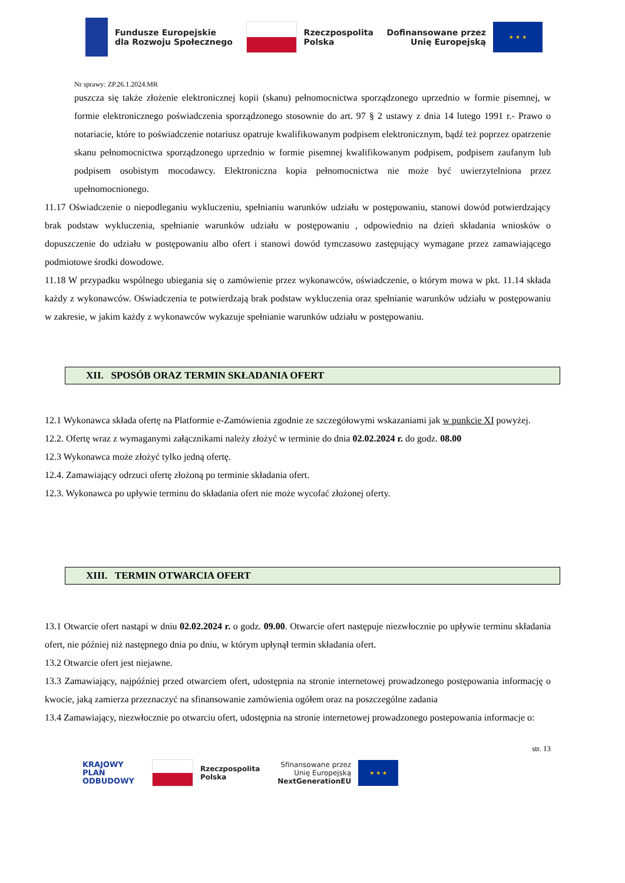Fundusze Europejskie
dla Rozwoju Społecznego
Rzeczpospolita
Polska
Dofinansowane przez
Unię Europejską
★ ★ ★
Nr sprawy: ZP.26.1.2024.MR
puszcza się także złożenie elektronicznej kopii (skanu) pełnomocnictwa sporządzonego uprzednio w formie pisemnej, w formie elektronicznego poświadczenia sporządzonego stosownie do art. 97 § 2 ustawy z dnia 14 lutego 1991 r.- Prawo o notariacie, które to poświadczenie notariusz opatruje kwalifikowanym podpisem elektronicznym, bądź też poprzez opatrzenie skanu pełnomocnictwa sporządzonego uprzednio w formie pisemnej kwalifikowanym podpisem, podpisem zaufanym lub podpisem osobistym mocodawcy. Elektroniczna kopia pełnomocnictwa nie może być uwierzytelniona przez upełnomocnionego.
11.17 Oświadczenie o niepodleganiu wykluczeniu, spełnianiu warunków udziału w postępowaniu, stanowi dowód potwierdzający brak podstaw wykluczenia, spełnianie warunków udziału w postępowaniu , odpowiednio na dzień składania wniosków o dopuszczenie do udziału w postępowaniu albo ofert i stanowi dowód tymczasowo zastępujący wymagane przez zamawiającego podmiotowe środki dowodowe.
11.18 W przypadku wspólnego ubiegania się o zamówienie przez wykonawców, oświadczenie, o którym mowa w pkt. 11.14 składa każdy z wykonawców. Oświadczenia te potwierdzają brak podstaw wykluczenia oraz spełnianie warunków udziału w postępowaniu w zakresie, w jakim każdy z wykonawców wykazuje spełnianie warunków udziału w postępowaniu.
XII. SPOSÓB ORAZ TERMIN SKŁADANIA OFERT
12.1 Wykonawca składa ofertę na Platformie e-Zamówienia zgodnie ze szczegółowymi wskazaniami jak w punkcie XI powyżej.
12.2. Ofertę wraz z wymaganymi załącznikami należy złożyć w terminie do dnia 02.02.2024 r. do godz. 08.00
12.3 Wykonawca może złożyć tylko jedną ofertę.
12.4. Zamawiający odrzuci ofertę złożoną po terminie składania ofert.
12.3. Wykonawca po upływie terminu do składania ofert nie może wycofać złożonej oferty.
XIII. TERMIN OTWARCIA OFERT
13.1 Otwarcie ofert nastąpi w dniu 02.02.2024 r. o godz. 09.00. Otwarcie ofert następuje niezwłocznie po upływie terminu składania ofert, nie później niż następnego dnia po dniu, w którym upłynął termin składania ofert.
13.2 Otwarcie ofert jest niejawne.
13.3 Zamawiający, najpóźniej przed otwarciem ofert, udostępnia na stronie internetowej prowadzonego postępowania informację o kwocie, jaką zamierza przeznaczyć na sfinansowanie zamówienia ogółem oraz na poszczególne zadania
13.4 Zamawiający, niezwłocznie po otwarciu ofert, udostępnia na stronie internetowej prowadzonego postepowania informacje o:
str. 13
KRAJOWY
PLAN
ODBUDOWY
Rzeczpospolita
Polska
Sfinansowane przez
Unię Europejską
NextGenerationEU
★ ★ ★